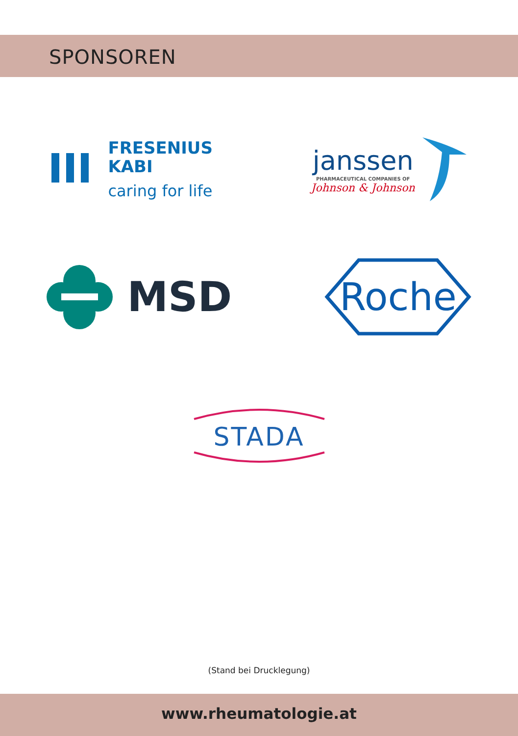SPONSOREN
FRESENIUS
KABI
caring for life
janssen
PHARMACEUTICAL COMPANIES OF
Johnson & Johnson
MSD
Roche
STADA
(Stand bei Drucklegung)
www.rheumatologie.at